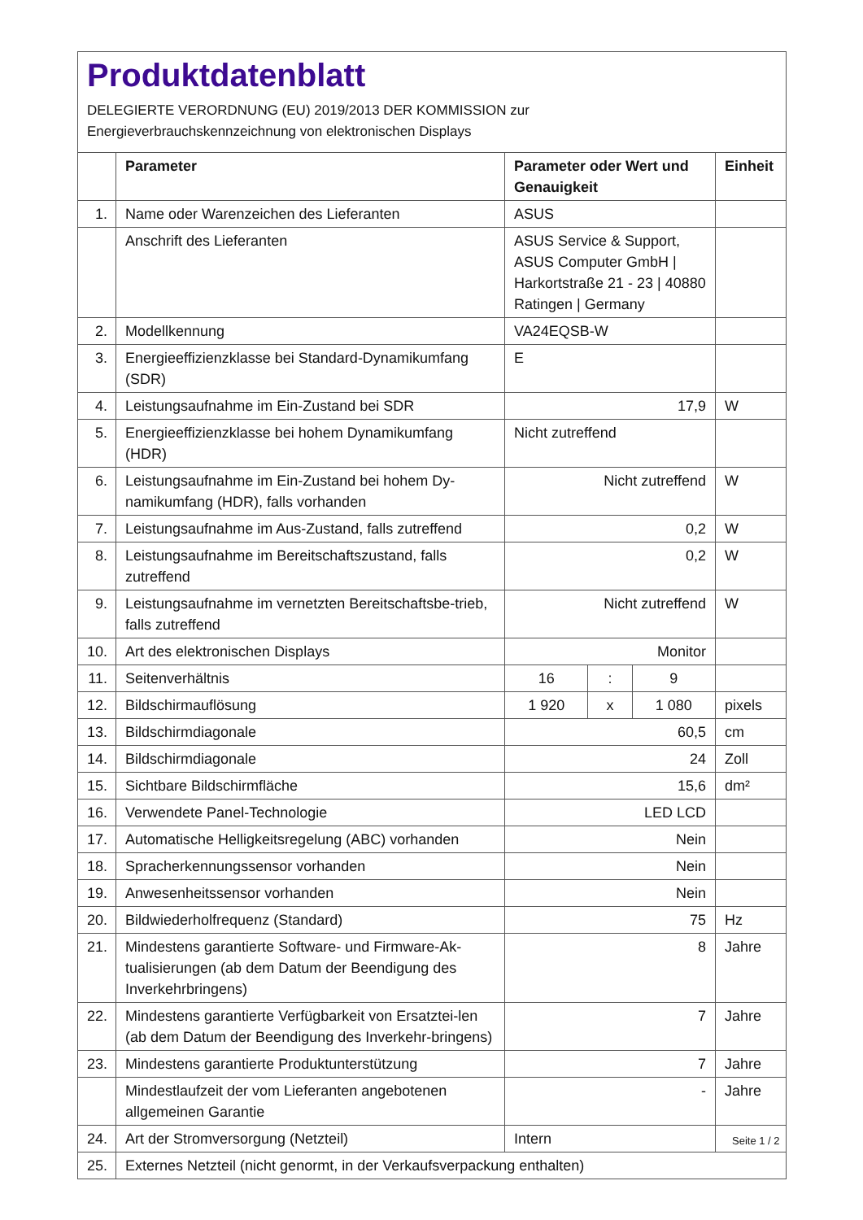Produktdatenblatt
DELEGIERTE VERORDNUNG (EU) 2019/2013 DER KOMMISSION zur
Energieverbrauchskennzeichnung von elektronischen Displays
| | Parameter | Parameter oder Wert und Genauigkeit | | | Einheit |
| --- | --- | --- | --- | --- | --- |
| 1. | Name oder Warenzeichen des Lieferanten | ASUS | | | |
| | Anschrift des Lieferanten | ASUS Service & Support, ASUS Computer GmbH / Harkortstraße 21 - 23 / 40880 Ratingen / Germany | | | |
| 2. | Modellkennung | VA24EQSB-W | | | |
| 3. | Energieeffizienzklasse bei Standard-Dynamikumfang (SDR) | E | | | |
| 4. | Leistungsaufnahme im Ein-Zustand bei SDR | 17,9 | | | W |
| 5. | Energieeffizienzklasse bei hohem Dynamikumfang (HDR) | Nicht zutreffend | | | |
| 6. | Leistungsaufnahme im Ein-Zustand bei hohem Dy-namikumfang (HDR), falls vorhanden | Nicht zutreffend | | | W |
| 7. | Leistungsaufnahme im Aus-Zustand, falls zutreffend | 0,2 | | | W |
| 8. | Leistungsaufnahme im Bereitschaftszustand, falls zutreffend | 0,2 | | | W |
| 9. | Leistungsaufnahme im vernetzten Bereitschaftsbe-trieb, falls zutreffend | Nicht zutreffend | | | W |
| 10. | Art des elektronischen Displays | Monitor | | | |
| 11. | Seitenverhältnis | 16 | : | 9 | |
| 12. | Bildschirmauflösung | 1 920 | x | 1 080 | pixels |
| 13. | Bildschirmdiagonale | 60,5 | | | cm |
| 14. | Bildschirmdiagonale | 24 | | | Zoll |
| 15. | Sichtbare Bildschirmfläche | 15,6 | | | dm² |
| 16. | Verwendete Panel-Technologie | LED LCD | | | |
| 17. | Automatische Helligkeitsregelung (ABC) vorhanden | Nein | | | |
| 18. | Spracherkennungssensor vorhanden | Nein | | | |
| 19. | Anwesenheitssensor vorhanden | Nein | | | |
| 20. | Bildwiederholfrequenz (Standard) | 75 | | | Hz |
| 21. | Mindestens garantierte Software- und Firmware-Ak-tualisierungen (ab dem Datum der Beendigung des Inverkehrbringens) | 8 | | | Jahre |
| 22. | Mindestens garantierte Verfügbarkeit von Ersatztei-len (ab dem Datum der Beendigung des Inverkehr-bringens) | 7 | | | Jahre |
| 23. | Mindestens garantierte Produktunterstützung | 7 | | | Jahre |
| | Mindestlaufzeit der vom Lieferanten angebotenen allgemeinen Garantie | - | | | Jahre |
| 24. | Art der Stromversorgung (Netzteil) | Intern | | | |
| 25. | Externes Netzteil (nicht genormt, in der Verkaufsverpackung enthalten) | | | | |
Seite 1 / 2